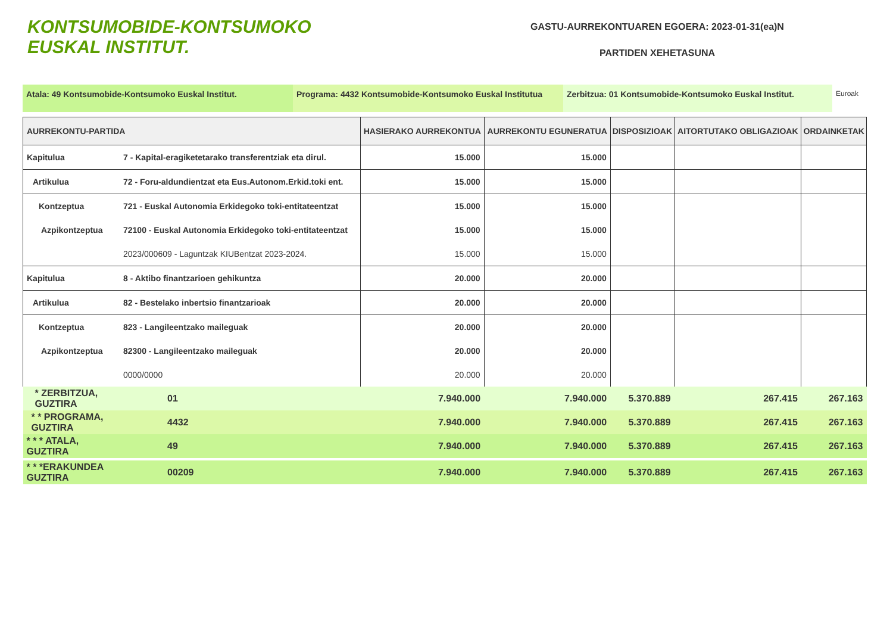KONTSUMOBIDE-KONTSUMOKO
EUSKAL INSTITUT.
GASTU-AURREKONTUAREN EGOERA: 2023-01-31(ea)N
PARTIDEN XEHETASUNA
Atala: 49 Kontsumobide-Kontsumoko Euskal Institut. Programa: 4432 Kontsumobide-Kontsumoko Euskal Institutua
Zerbitzua: 01 Kontsumobide-Kontsumoko Euskal Institut.
Euroak
| AURREKONTU-PARTIDA | | HASIERAKO AURREKONTUA | AURREKONTU EGUNERATUA | DISPOSIZIOAK | AITORTUTAKO OBLIGAZIOAK | ORDAINKETAK |
| --- | --- | --- | --- | --- | --- | --- |
| Kapitulua | 7 - Kapital-eragiketetarako transferentziak eta dirul. | 15.000 | 15.000 | | | |
| Artikulua | 72 - Foru-aldundientzat eta Eus.Autonom.Erkid.toki ent. | 15.000 | 15.000 | | | |
| Kontzeptua | 721 - Euskal Autonomia Erkidegoko toki-entitateentzat | 15.000 | 15.000 | | | |
| Azpikontzeptua | 72100 - Euskal Autonomia Erkidegoko toki-entitateentzat | 15.000 | 15.000 | | | |
| | 2023/000609 - Laguntzak KIUBentzat 2023-2024. | 15.000 | 15.000 | | | |
| Kapitulua | 8 - Aktibo finantzarioen gehikuntza | 20.000 | 20.000 | | | |
| Artikulua | 82 - Bestelako inbertsio finantzarioak | 20.000 | 20.000 | | | |
| Kontzeptua | 823 - Langileentzako maileguak | 20.000 | 20.000 | | | |
| Azpikontzeptua | 82300 - Langileentzako maileguak | 20.000 | 20.000 | | | |
| | 0000/0000 | 20.000 | 20.000 | | | |
| * ZERBITZUA, GUZTIRA | 01 | 7.940.000 | 7.940.000 | 5.370.889 | 267.415 | 267.163 |
| * * PROGRAMA, GUZTIRA | 4432 | 7.940.000 | 7.940.000 | 5.370.889 | 267.415 | 267.163 |
| * * * ATALA, GUZTIRA | 49 | 7.940.000 | 7.940.000 | 5.370.889 | 267.415 | 267.163 |
| * * *ERAKUNDEA GUZTIRA | 00209 | 7.940.000 | 7.940.000 | 5.370.889 | 267.415 | 267.163 |